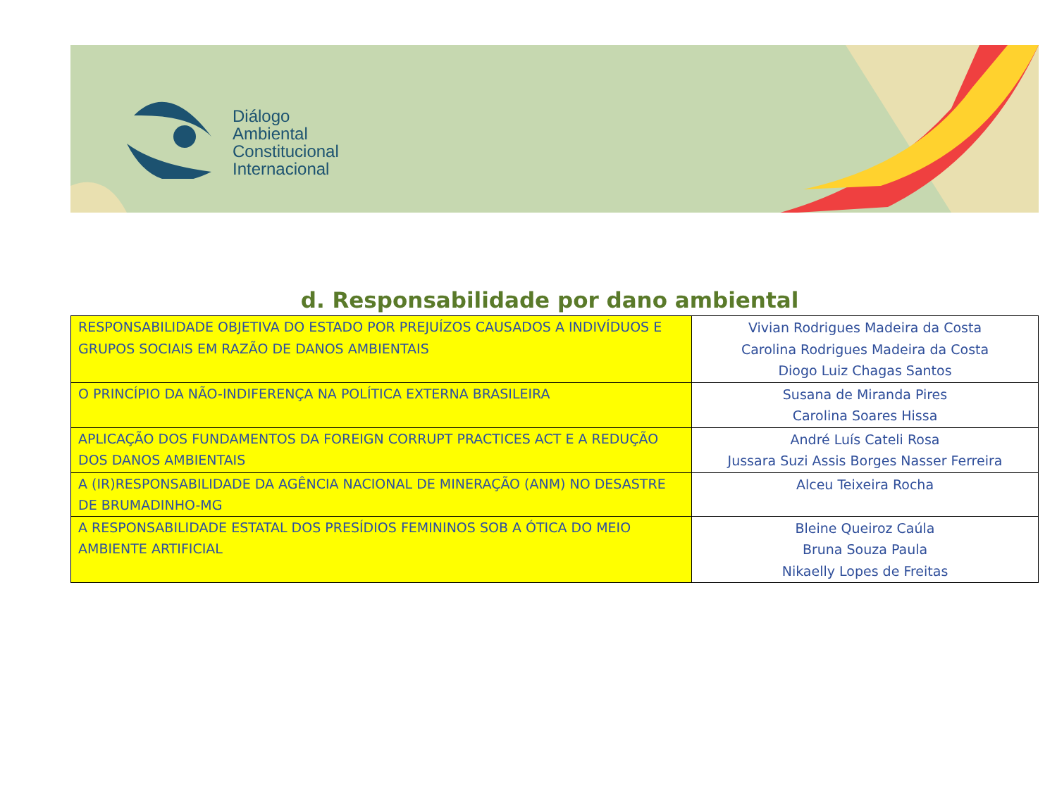Diálogo
Ambiental
Constitucional
Internacional
d. Responsabilidade por dano ambiental
| RESPONSABILIDADE OBJETIVA DO ESTADO POR PREJUÍZOS CAUSADOS A INDIVÍDUOS E GRUPOS SOCIAIS EM RAZÃO DE DANOS AMBIENTAIS | Vivian Rodrigues Madeira da Costa Carolina Rodrigues Madeira da Costa Diogo Luiz Chagas Santos |
| O PRINCÍPIO DA NÃO-INDIFERENÇA NA POLÍTICA EXTERNA BRASILEIRA | Susana de Miranda Pires Carolina Soares Hissa |
| APLICAÇÃO DOS FUNDAMENTOS DA FOREIGN CORRUPT PRACTICES ACT E A REDUÇÃO DOS DANOS AMBIENTAIS | André Luís Cateli Rosa Jussara Suzi Assis Borges Nasser Ferreira |
| A (IR)RESPONSABILIDADE DA AGÊNCIA NACIONAL DE MINERAÇÃO (ANM) NO DESASTRE DE BRUMADINHO-MG | Alceu Teixeira Rocha |
| A RESPONSABILIDADE ESTATAL DOS PRESÍDIOS FEMININOS SOB A ÓTICA DO MEIO AMBIENTE ARTIFICIAL | Bleine Queiroz Caúla Bruna Souza Paula Nikaelly Lopes de Freitas |